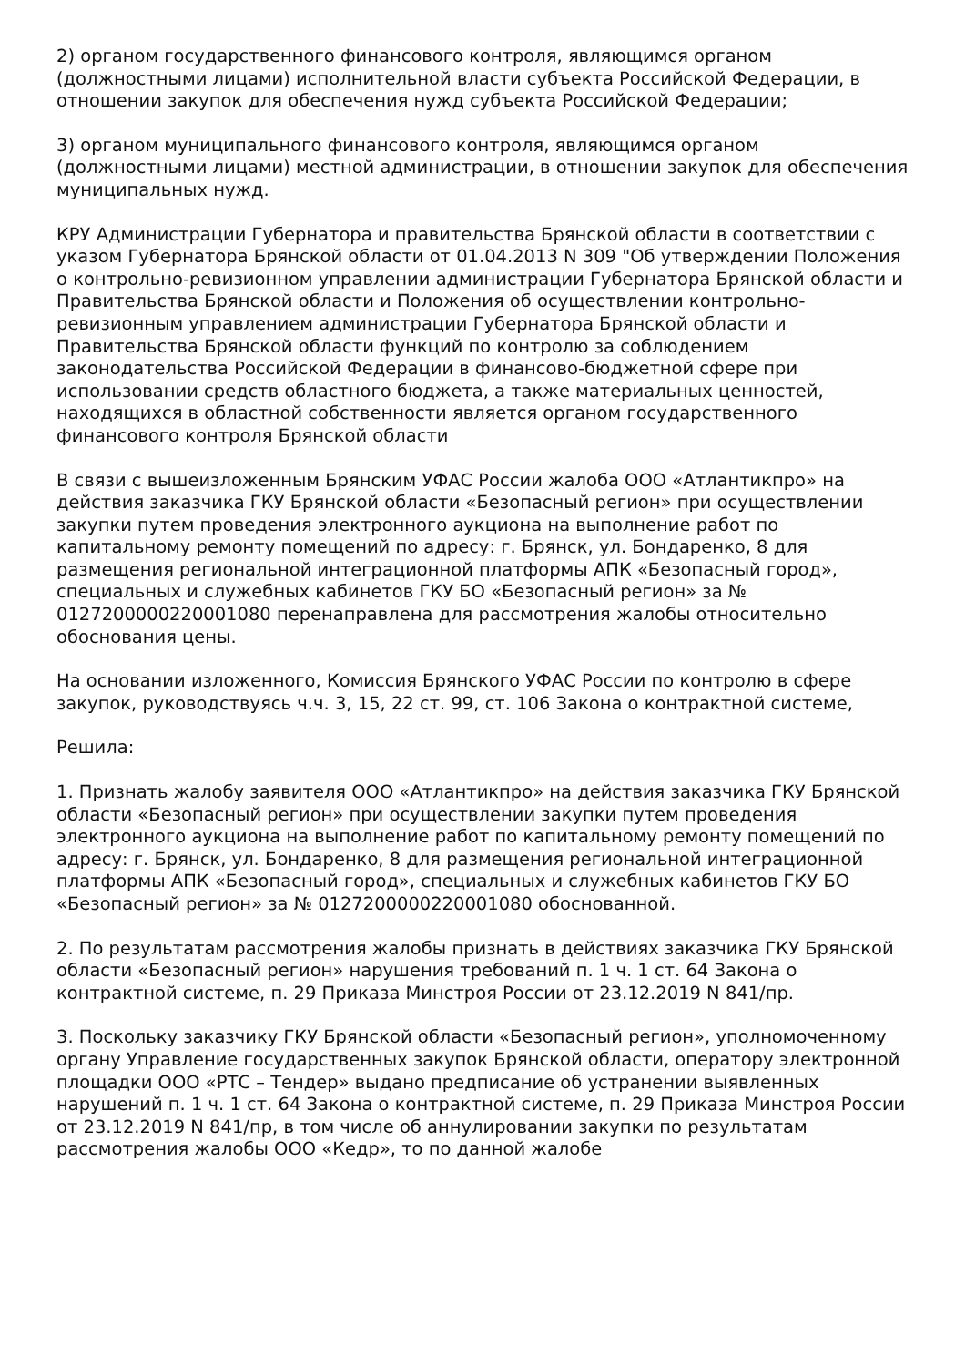2) органом государственного финансового контроля, являющимся органом (должностными лицами) исполнительной власти субъекта Российской Федерации, в отношении закупок для обеспечения нужд субъекта Российской Федерации;
3) органом муниципального финансового контроля, являющимся органом (должностными лицами) местной администрации, в отношении закупок для обеспечения муниципальных нужд.
КРУ Администрации Губернатора и правительства Брянской области в соответствии с указом Губернатора Брянской области от 01.04.2013 N 309 "Об утверждении Положения о контрольно-ревизионном управлении администрации Губернатора Брянской области и Правительства Брянской области и Положения об осуществлении контрольно-ревизионным управлением администрации Губернатора Брянской области и Правительства Брянской области функций по контролю за соблюдением законодательства Российской Федерации в финансово-бюджетной сфере при использовании средств областного бюджета, а также материальных ценностей, находящихся в областной собственности является органом государственного финансового контроля Брянской области
В связи с вышеизложенным Брянским УФАС России жалоба ООО «Атлантикпро» на действия заказчика ГКУ Брянской области «Безопасный регион» при осуществлении закупки путем проведения электронного аукциона на выполнение работ по капитальному ремонту помещений по адресу: г. Брянск, ул. Бондаренко, 8 для размещения региональной интеграционной платформы АПК «Безопасный город», специальных и служебных кабинетов ГКУ БО «Безопасный регион» за № 0127200000220001080 перенаправлена для рассмотрения жалобы относительно обоснования цены.
На основании изложенного, Комиссия Брянского УФАС России по контролю в сфере закупок, руководствуясь ч.ч. 3, 15, 22 ст. 99, ст. 106 Закона о контрактной системе,
Решила:
1. Признать жалобу заявителя ООО «Атлантикпро» на действия заказчика ГКУ Брянской области «Безопасный регион» при осуществлении закупки путем проведения электронного аукциона на выполнение работ по капитальному ремонту помещений по адресу: г. Брянск, ул. Бондаренко, 8 для размещения региональной интеграционной платформы АПК «Безопасный город», специальных и служебных кабинетов ГКУ БО «Безопасный регион» за № 0127200000220001080 обоснованной.
2. По результатам рассмотрения жалобы признать в действиях заказчика ГКУ Брянской области «Безопасный регион» нарушения требований п. 1 ч. 1 ст. 64 Закона о контрактной системе, п. 29 Приказа Минстроя России от 23.12.2019 N 841/пр.
3. Поскольку заказчику ГКУ Брянской области «Безопасный регион», уполномоченному органу Управление государственных закупок Брянской области, оператору электронной площадки ООО «РТС – Тендер» выдано предписание об устранении выявленных нарушений п. 1 ч. 1 ст. 64 Закона о контрактной системе, п. 29 Приказа Минстроя России от 23.12.2019 N 841/пр, в том числе об аннулировании закупки по результатам рассмотрения жалобы ООО «Кедр», то по данной жалобе